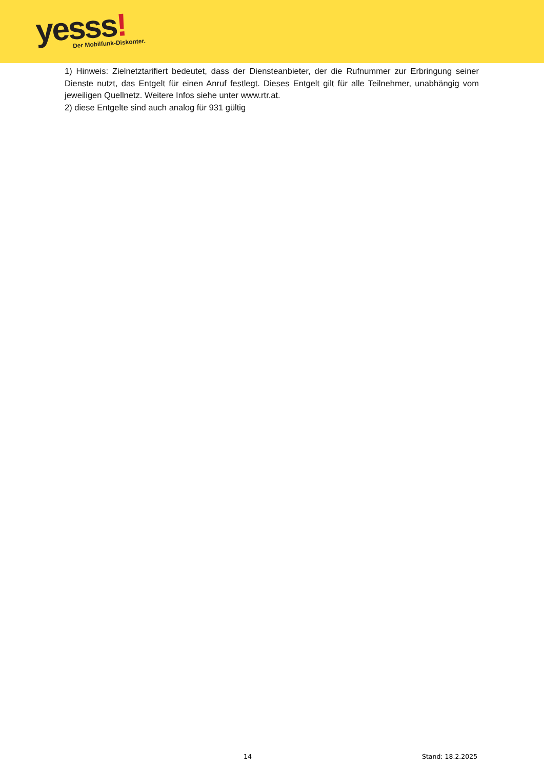yesss!
Der Mobilfunk-Diskonter.
1) Hinweis: Zielnetztarifiert bedeutet, dass der Diensteanbieter, der die Rufnummer zur Erbringung seiner Dienste nutzt, das Entgelt für einen Anruf festlegt. Dieses Entgelt gilt für alle Teilnehmer, unabhängig vom jeweiligen Quellnetz. Weitere Infos siehe unter www.rtr.at.
2) diese Entgelte sind auch analog für 931 gültig
14 Stand: 18.2.2025